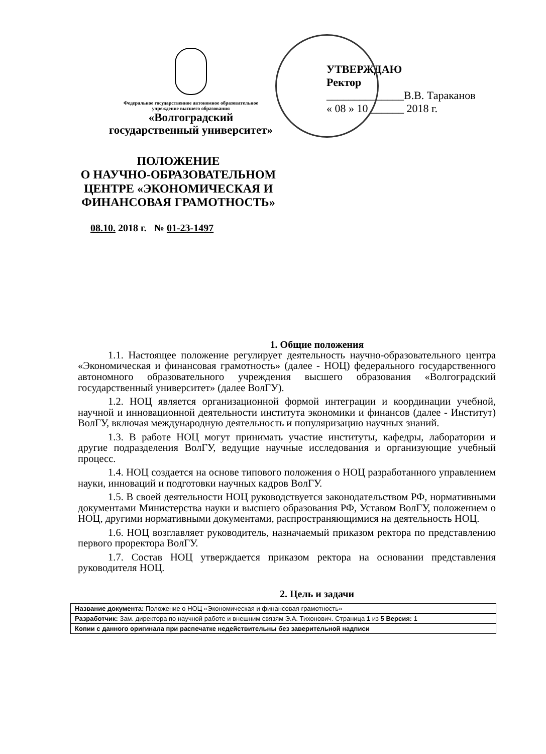Федеральное государственное автономное образовательное
учреждение высшего образования
«Волгоградский
государственный университет»
УТВЕРЖДАЮ
Ректор
______________В.В. Тараканов
« 08 » 10 ______ 2018 г.
ПОЛОЖЕНИЕ
О НАУЧНО-ОБРАЗОВАТЕЛЬНОМ ЦЕНТРЕ «ЭКОНОМИЧЕСКАЯ И ФИНАНСОВАЯ ГРАМОТНОСТЬ»
08.10. 2018 г. № 01-23-1497
1. Общие положения
1.1. Настоящее положение регулирует деятельность научно-образовательного центра «Экономическая и финансовая грамотность» (далее - НОЦ) федерального государственного автономного образовательного учреждения высшего образования «Волгоградский государственный университет» (далее ВолГУ).
1.2. НОЦ является организационной формой интеграции и координации учебной, научной и инновационной деятельности института экономики и финансов (далее - Институт) ВолГУ, включая международную деятельность и популяризацию научных знаний.
1.3. В работе НОЦ могут принимать участие институты, кафедры, лаборатории и другие подразделения ВолГУ, ведущие научные исследования и организующие учебный процесс.
1.4. НОЦ создается на основе типового положения о НОЦ разработанного управлением науки, инноваций и подготовки научных кадров ВолГУ.
1.5. В своей деятельности НОЦ руководствуется законодательством РФ, нормативными документами Министерства науки и высшего образования РФ, Уставом ВолГУ, положением о НОЦ, другими нормативными документами, распространяющимися на деятельность НОЦ.
1.6. НОЦ возглавляет руководитель, назначаемый приказом ректора по представлению первого проректора ВолГУ.
1.7. Состав НОЦ утверждается приказом ректора на основании представления руководителя НОЦ.
2. Цель и задачи
| Название документа: Положение о НОЦ «Экономическая и финансовая грамотность» |
| Разработчик: Зам. директора по научной работе и внешним связям Э.А. Тихонович. Страница 1 из 5 Версия: 1 |
| Копии с данного оригинала при распечатке недействительны без заверительной надписи |